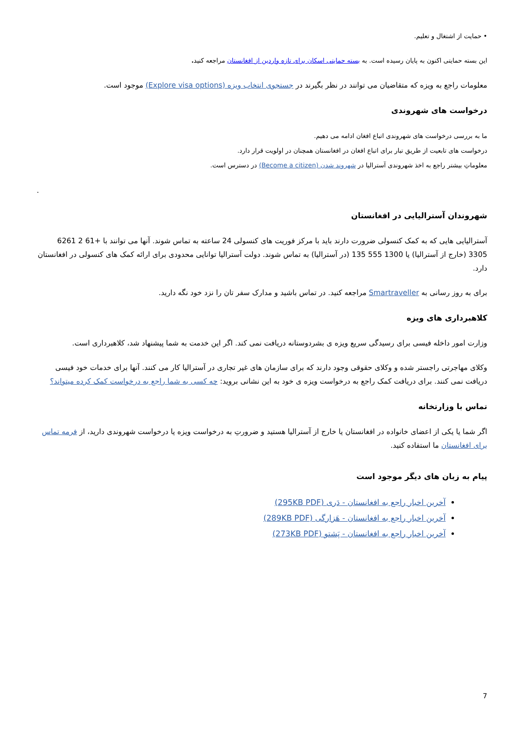• حمایت از اشتغال و تعلیم.
این بسته حمایتی اکنون به پایان رسیده است. به بسته حمایتی اسکان برای تازه واردین از افغانستان مراجعه کنید.
معلومات راجع به ویزه که متقاضیان می توانند در نظر بگیرند در جستجوی انتخاب ویزه (Explore visa options) موجود است.
درخواست های شهروندی
ما به بررسی درخواست های شهروندی اتباع افغان ادامه می دهیم.
درخواست های تابعیت از طریق تبار برای اتباع افغان در افغانستان همچنان در اولویت قرار دارد.
معلوماتِ بیشتر راجع به اخذ شهروندی آسترالیا در شهروند شدن (Become a citizen) در دسترس است.
.
شهروندان آسترالیایی در افغانستان
آسترالیایی هایی که به کمک کنسولی ضرورت دارند باید با مرکز فوریت های کنسولی 24 ساعته به تماس شوند. آنها می توانند با +61 2 6261 3305 (خارج از آسترالیا) یا 1300 555 135 (در آسترالیا) به تماس شوند. دولت آسترالیا توانایی محدودی برای ارائه کمک های کنسولی در افغانستان دارد.
برای به روز رسانی به Smartraveller مراجعه کنید. در تماس باشید و مدارک سفر تان را نزد خود نگه دارید.
کلاهبرداری های ویزه
وزارت امور داخله فیسی برای رسیدگی سریع ویزه ی بشردوستانه دریافت نمی کند. اگر این خدمت به شما پیشنهاد شد، کلاهبرداری است.
وکلای مهاجرتی راجستر شده و وکلای حقوقی وجود دارند که برای سازمان های غیر تجاری در آسترالیا کار می کنند. آنها برای خدمات خود فیسی دریافت نمی کنند. برای دریافت کمک راجع به درخواست ویزه ی خود به این نشانی بروید: چه کسی به شما راجع به درخواست کمک کرده میتواند؟
تماس با وزارتخانه
اگر شما یا یکی از اعضای خانواده در افغانستان یا خارج از آسترالیا هستید و ضرورتِ به درخواست ویزه یا درخواست شهروندی دارید، از فرمه تماس برای افغانستان ما استفاده کنید.
پیام به زبان های دیگر موجود است
آخرین اخبار راجع به افغانستان - دَری (295KB PDF)
آخرین اخبار راجع به افغانستان - هَزارگی (289KB PDF)
آخرین اخبار راجع به افغانستان - پَشتو (273KB PDF)
7